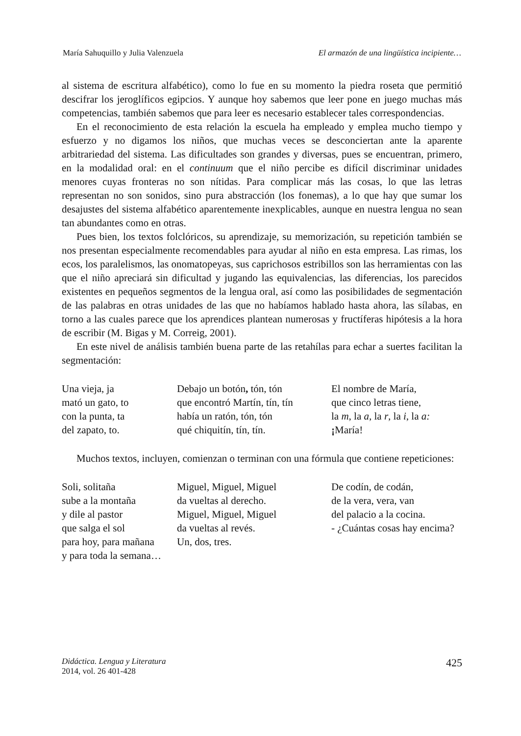María Sahuquillo y Julia Valenzuela El armazón de una lingüística incipiente…
al sistema de escritura alfabético), como lo fue en su momento la piedra roseta que permitió descifrar los jeroglíficos egipcios. Y aunque hoy sabemos que leer pone en juego muchas más competencias, también sabemos que para leer es necesario establecer tales correspondencias.
En el reconocimiento de esta relación la escuela ha empleado y emplea mucho tiempo y esfuerzo y no digamos los niños, que muchas veces se desconciertan ante la aparente arbitrariedad del sistema. Las dificultades son grandes y diversas, pues se encuentran, primero, en la modalidad oral: en el continuum que el niño percibe es difícil discriminar unidades menores cuyas fronteras no son nítidas. Para complicar más las cosas, lo que las letras representan no son sonidos, sino pura abstracción (los fonemas), a lo que hay que sumar los desajustes del sistema alfabético aparentemente inexplicables, aunque en nuestra lengua no sean tan abundantes como en otras.
Pues bien, los textos folclóricos, su aprendizaje, su memorización, su repetición también se nos presentan especialmente recomendables para ayudar al niño en esta empresa. Las rimas, los ecos, los paralelismos, las onomatopeyas, sus caprichosos estribillos son las herramientas con las que el niño apreciará sin dificultad y jugando las equivalencias, las diferencias, los parecidos existentes en pequeños segmentos de la lengua oral, así como las posibilidades de segmentación de las palabras en otras unidades de las que no habíamos hablado hasta ahora, las sílabas, en torno a las cuales parece que los aprendices plantean numerosas y fructíferas hipótesis a la hora de escribir (M. Bigas y M. Correig, 2001).
En este nivel de análisis también buena parte de las retahílas para echar a suertes facilitan la segmentación:
Una vieja, ja
mató un gato, to
con la punta, ta
del zapato, to.
Debajo un botón, tón, tón
que encontró Martín, tín, tín
había un ratón, tón, tón
qué chiquitín, tín, tín.
El nombre de María,
que cinco letras tiene,
la m, la a, la r, la i, la a:
¡María!
Muchos textos, incluyen, comienzan o terminan con una fórmula que contiene repeticiones:
Soli, solitaña
sube a la montaña
y dile al pastor
que salga el sol
para hoy, para mañana
y para toda la semana…
Miguel, Miguel, Miguel
da vueltas al derecho.
Miguel, Miguel, Miguel
da vueltas al revés.
Un, dos, tres.
De codín, de codán,
de la vera, vera, van
del palacio a la cocina.
- ¿Cuántas cosas hay encima?
Didáctica. Lengua y Literatura
2014, vol. 26 401-428
425